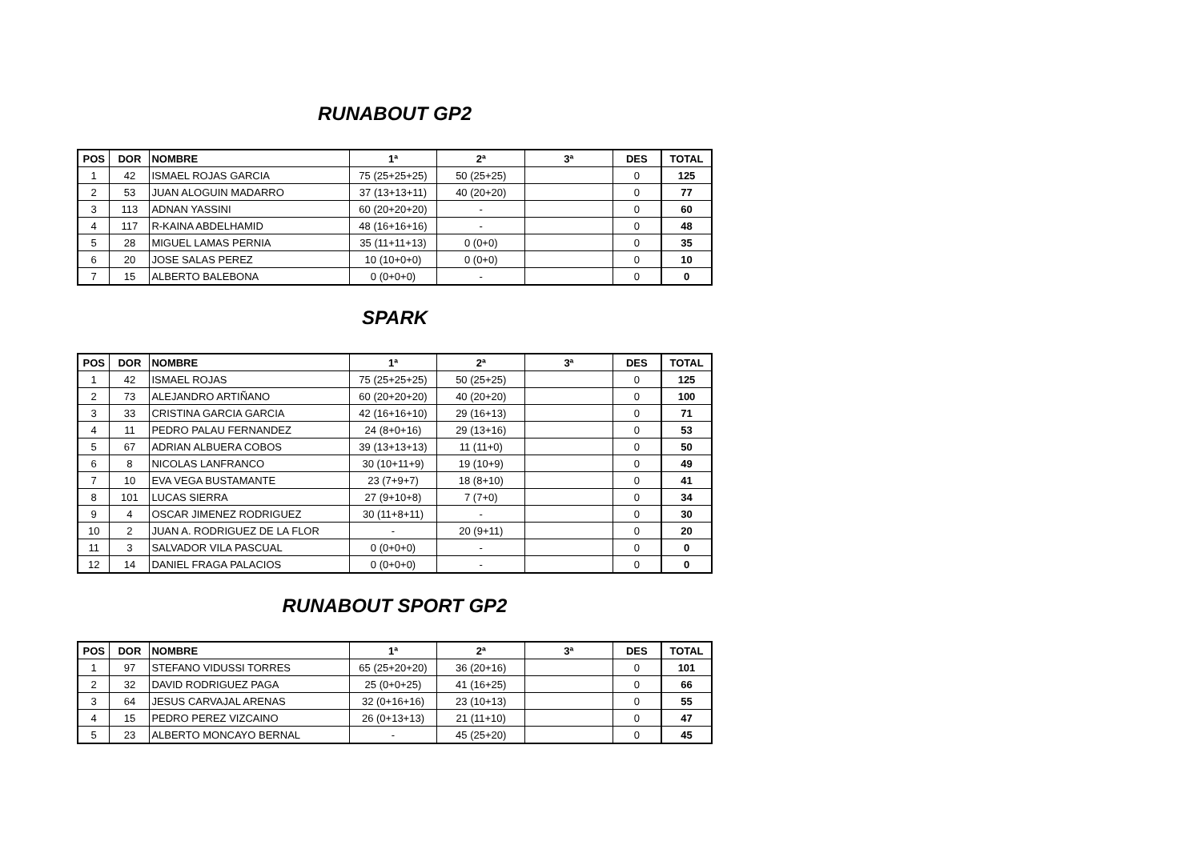RUNABOUT GP2
| POS | DOR | NOMBRE | 1ª | 2ª | 3ª | DES | TOTAL |
| --- | --- | --- | --- | --- | --- | --- | --- |
| 1 | 42 | ISMAEL ROJAS GARCIA | 75 (25+25+25) | 50 (25+25) | | 0 | 125 |
| 2 | 53 | JUAN ALOGUIN MADARRO | 37 (13+13+11) | 40 (20+20) | | 0 | 77 |
| 3 | 113 | ADNAN YASSINI | 60 (20+20+20) | - | | 0 | 60 |
| 4 | 117 | R-KAINA ABDELHAMID | 48 (16+16+16) | - | | 0 | 48 |
| 5 | 28 | MIGUEL LAMAS PERNIA | 35 (11+11+13) | 0 (0+0) | | 0 | 35 |
| 6 | 20 | JOSE SALAS PEREZ | 10 (10+0+0) | 0 (0+0) | | 0 | 10 |
| 7 | 15 | ALBERTO BALEBONA | 0 (0+0+0) | - | | 0 | 0 |
SPARK
| POS | DOR | NOMBRE | 1ª | 2ª | 3ª | DES | TOTAL |
| --- | --- | --- | --- | --- | --- | --- | --- |
| 1 | 42 | ISMAEL ROJAS | 75 (25+25+25) | 50 (25+25) | | 0 | 125 |
| 2 | 73 | ALEJANDRO ARTIÑANO | 60 (20+20+20) | 40 (20+20) | | 0 | 100 |
| 3 | 33 | CRISTINA GARCIA GARCIA | 42 (16+16+10) | 29 (16+13) | | 0 | 71 |
| 4 | 11 | PEDRO PALAU FERNANDEZ | 24 (8+0+16) | 29 (13+16) | | 0 | 53 |
| 5 | 67 | ADRIAN ALBUERA COBOS | 39 (13+13+13) | 11 (11+0) | | 0 | 50 |
| 6 | 8 | NICOLAS LANFRANCO | 30 (10+11+9) | 19 (10+9) | | 0 | 49 |
| 7 | 10 | EVA VEGA BUSTAMANTE | 23 (7+9+7) | 18 (8+10) | | 0 | 41 |
| 8 | 101 | LUCAS SIERRA | 27 (9+10+8) | 7 (7+0) | | 0 | 34 |
| 9 | 4 | OSCAR JIMENEZ RODRIGUEZ | 30 (11+8+11) | - | | 0 | 30 |
| 10 | 2 | JUAN A. RODRIGUEZ DE LA FLOR | - | 20 (9+11) | | 0 | 20 |
| 11 | 3 | SALVADOR VILA PASCUAL | 0 (0+0+0) | - | | 0 | 0 |
| 12 | 14 | DANIEL FRAGA PALACIOS | 0 (0+0+0) | - | | 0 | 0 |
RUNABOUT SPORT GP2
| POS | DOR | NOMBRE | 1ª | 2ª | 3ª | DES | TOTAL |
| --- | --- | --- | --- | --- | --- | --- | --- |
| 1 | 97 | STEFANO VIDUSSI TORRES | 65 (25+20+20) | 36 (20+16) | | 0 | 101 |
| 2 | 32 | DAVID RODRIGUEZ PAGA | 25 (0+0+25) | 41 (16+25) | | 0 | 66 |
| 3 | 64 | JESUS CARVAJAL ARENAS | 32 (0+16+16) | 23 (10+13) | | 0 | 55 |
| 4 | 15 | PEDRO PEREZ VIZCAINO | 26 (0+13+13) | 21 (11+10) | | 0 | 47 |
| 5 | 23 | ALBERTO MONCAYO BERNAL | - | 45 (25+20) | | 0 | 45 |